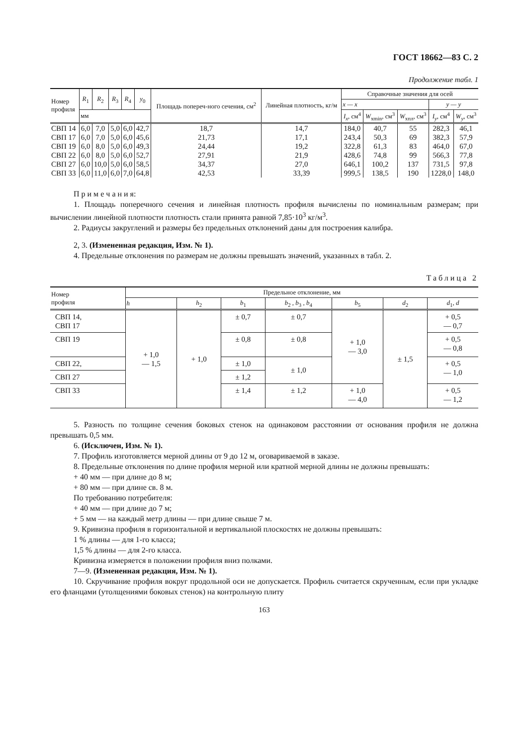ГОСТ 18662—83 С. 2
Продолжение табл. 1
| Номер профиля | R<sub>1</sub> | R<sub>2</sub> | R<sub>3</sub> | R<sub>4</sub> | y<sub>0</sub> | Площадь попереч-ного сечения, см<sup>2</sup> | Линейная плотность, кг/м | Справочные значения для осей | | | | |
| --- | --- | --- | --- | --- | --- | --- | --- | --- | --- | --- | --- | --- |
| | | | | | | | | x — x | | | y — y | |
| | мм | | | | | | | I<sub>x</sub> , см<sup>4</sup> | W<sub>xmin</sub>, см<sup>3</sup> | W<sub>xпл</sub>, см<sup>3</sup> | I<sub>y</sub> , см<sup>4</sup> | W<sub>y</sub> , см<sup>3</sup> |
| СВП 14 | 6,0 | 7,0 | 5,0 | 6,0 | 42,7 | 18,7 | 14,7 | 184,0 | 40,7 | 55 | 282,3 | 46,1 |
| СВП 17 | 6,0 | 7,0 | 5,0 | 6,0 | 45,6 | 21,73 | 17,1 | 243,4 | 50,3 | 69 | 382,3 | 57,9 |
| СВП 19 | 6,0 | 8,0 | 5,0 | 6,0 | 49,3 | 24,44 | 19,2 | 322,8 | 61,3 | 83 | 464,0 | 67,0 |
| СВП 22 | 6,0 | 8,0 | 5,0 | 6,0 | 52,7 | 27,91 | 21,9 | 428,6 | 74,8 | 99 | 566,3 | 77,8 |
| СВП 27 | 6,0 | 10,0 | 5,0 | 6,0 | 58,5 | 34,37 | 27,0 | 646,1 | 100,2 | 137 | 731,5 | 97,8 |
| СВП 33 | 6,0 | 11,0 | 6,0 | 7,0 | 64,8 | 42,53 | 33,39 | 999,5 | 138,5 | 190 | 1228,0 | 148,0 |
П р и м е ч а н и я:
1. Площадь поперечного сечения и линейная плотность профиля вычислены по номинальным размерам; при вычислении линейной плотности плотность стали принята равной 7,85·10<sup>3</sup> кг/м<sup>3</sup>.
2. Радиусы закруглений и размеры без предельных отклонений даны для построения калибра.
2, 3. (Измененная редакция, Изм. № 1).
4. Предельные отклонения по размерам не должны превышать значений, указанных в табл. 2.
Таблица 2
| Номер профиля | Предельное отклонение, мм | | | | | | |
| --- | --- | --- | --- | --- | --- | --- | --- |
| | h | h<sub>2</sub> | b<sub>1</sub> | b<sub>2</sub> , b<sub>3</sub> , b<sub>4</sub> | b<sub>5</sub> | d<sub>2</sub> | d<sub>1</sub>, d |
| СВП 14, СВП 17 | + 1,0 — 1,5 | + 1,0 | ± 0,7 | ± 0,7 | + 1,0 — 3,0 | ± 1,5 | + 0,5 — 0,7 |
| СВП 19 | | | ± 0,8 | ± 0,8 | | | + 0,5 — 0,8 |
| СВП 22, | | | ± 1,0 | ± 1,0 | | | + 0,5 — 1,0 |
| СВП 27 | | | ± 1,2 | | | | |
| СВП 33 | | | ± 1,4 | ± 1,2 | + 1,0 — 4,0 | | + 0,5 — 1,2 |
5. Разность по толщине сечения боковых стенок на одинаковом расстоянии от основания профиля не должна превышать 0,5 мм.
6. (Исключен, Изм. № 1).
7. Профиль изготовляется мерной длины от 9 до 12 м, оговариваемой в заказе.
8. Предельные отклонения по длине профиля мерной или кратной мерной длины не должны превышать:
+ 40 мм — при длине до 8 м;
+ 80 мм — при длине св. 8 м.
По требованию потребителя:
+ 40 мм — при длине до 7 м;
+ 5 мм — на каждый метр длины — при длине свыше 7 м.
9. Кривизна профиля в горизонтальной и вертикальной плоскостях не должны превышать:
1 % длины — для 1-го класса;
1,5 % длины — для 2-го класса.
Кривизна измеряется в положении профиля вниз полками.
7—9. (Измененная редакция, Изм. № 1).
10. Скручивание профиля вокруг продольной оси не допускается. Профиль считается скрученным, если при укладке его фланцами (утолщениями боковых стенок) на контрольную плиту
163